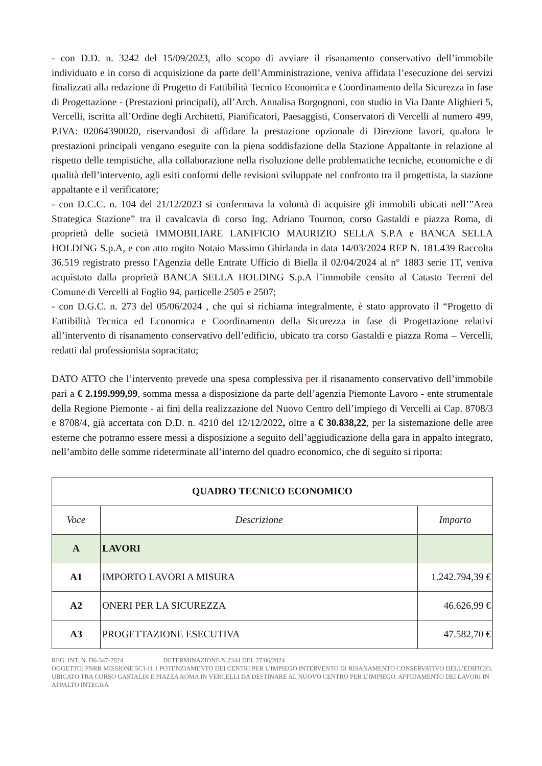- con D.D. n. 3242 del 15/09/2023, allo scopo di avviare il risanamento conservativo dell’immobile individuato e in corso di acquisizione da parte dell’Amministrazione, veniva affidata l’esecuzione dei servizi finalizzati alla redazione di Progetto di Fattibilità Tecnico Economica e Coordinamento della Sicurezza in fase di Progettazione - (Prestazioni principali), all’Arch. Annalisa Borgognoni, con studio in Via Dante Alighieri 5, Vercelli, iscritta all’Ordine degli Architetti, Pianificatori, Paesaggisti, Conservatori di Vercelli al numero 499, P.IVA: 02064390020, riservandosi di affidare la prestazione opzionale di Direzione lavori, qualora le prestazioni principali vengano eseguite con la piena soddisfazione della Stazione Appaltante in relazione al rispetto delle tempistiche, alla collaborazione nella risoluzione delle problematiche tecniche, economiche e di qualità dell’intervento, agli esiti conformi delle revisioni sviluppate nel confronto tra il progettista, la stazione appaltante e il verificatore;
- con D.C.C. n. 104 del 21/12/2023 si confermava la volontà di acquisire gli immobili ubicati nell’”Area Strategica Stazione” tra il cavalcavia di corso Ing. Adriano Tournon, corso Gastaldi e piazza Roma, di proprietà delle società IMMOBILIARE LANIFICIO MAURIZIO SELLA S.P.A e BANCA SELLA HOLDING S.p.A, e con atto rogito Notaio Massimo Ghirlanda in data 14/03/2024 REP N. 181.439 Raccolta 36.519 registrato presso l'Agenzia delle Entrate Ufficio di Biella il 02/04/2024 al n° 1883 serie 1T, veniva acquistato dalla proprietà BANCA SELLA HOLDING S.p.A l’immobile censito al Catasto Terreni del Comune di Vercelli al Foglio 94, particelle 2505 e 2507;
- con D.G.C. n. 273 del 05/06/2024 , che qui si richiama integralmente, è stato approvato il “Progetto di Fattibilità Tecnica ed Economica e Coordinamento della Sicurezza in fase di Progettazione relativi all’intervento di risanamento conservativo dell’edificio, ubicato tra corso Gastaldi e piazza Roma – Vercelli, redatti dal professionista sopracitato;
DATO ATTO che l’intervento prevede una spesa complessiva per il risanamento conservativo dell’immobile pari a € 2.199.999,99, somma messa a disposizione da parte dell’agenzia Piemonte Lavoro - ente strumentale della Regione Piemonte - ai fini della realizzazione del Nuovo Centro dell’impiego di Vercelli ai Cap. 8708/3 e 8708/4, già accertata con D.D. n. 4210 del 12/12/2022, oltre a € 30.838,22, per la sistemazione delle aree esterne che potranno essere messi a disposizione a seguito dell’aggiudicazione della gara in appalto integrato, nell’ambito delle somme rideterminate all’interno del quadro economico, che di seguito si riporta:
| QUADRO TECNICO ECONOMICO | | |
| --- | --- | --- |
| Voce | Descrizione | Importo |
| A | LAVORI | |
| A1 | IMPORTO LAVORI A MISURA | 1.242.794,39 € |
| A2 | ONERI PER LA SICUREZZA | 46.626,99 € |
| A3 | PROGETTAZIONE ESECUTIVA | 47.582,70 € |
REG. INT. N. D6-347-2024 DETERMINAZIONE N.2344 DEL 27/06/2024
OGGETTO: PNRR MISSIONE 5C1-I1.1 POTENZIAMENTO DEI CENTRI PER L’IMPIEGO INTERVENTO DI RISANAMENTO CONSERVATIVO DELL’EDIFICIO, UBICATO TRA CORSO GASTALDI E PIAZZA ROMA IN VERCELLI DA DESTINARE AL NUOVO CENTRO PER L’IMPIEGO. AFFIDAMENTO DEI LAVORI IN APPALTO INTEGRA